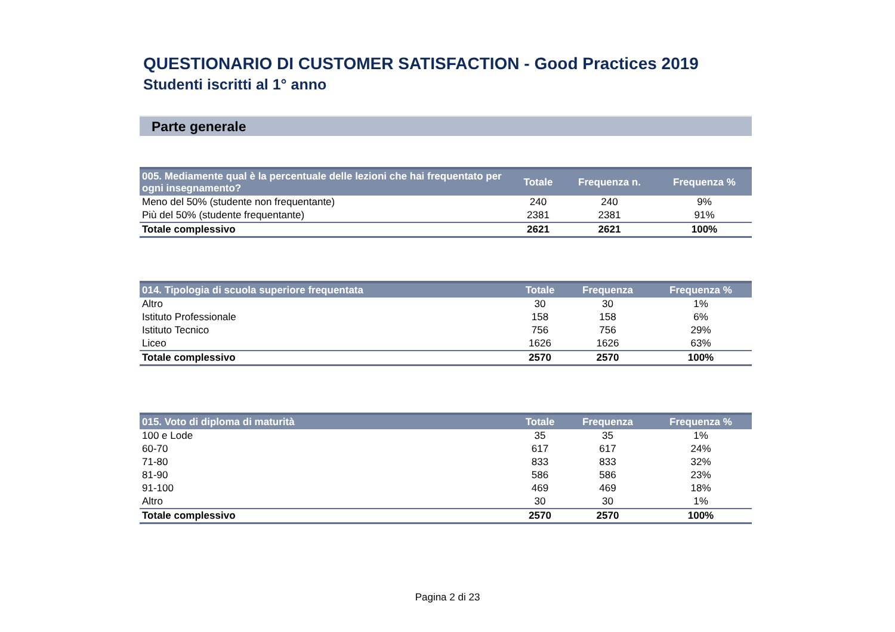QUESTIONARIO DI CUSTOMER SATISFACTION - Good Practices 2019
Studenti iscritti al 1° anno
Parte generale
| 005. Mediamente qual è la percentuale delle lezioni che hai frequentato per ogni insegnamento? | Totale | Frequenza n. | Frequenza % |
| --- | --- | --- | --- |
| Meno del 50% (studente non frequentante) | 240 | 240 | 9% |
| Più del 50% (studente frequentante) | 2381 | 2381 | 91% |
| Totale complessivo | 2621 | 2621 | 100% |
| 014. Tipologia di scuola superiore frequentata | Totale | Frequenza | Frequenza % |
| --- | --- | --- | --- |
| Altro | 30 | 30 | 1% |
| Istituto Professionale | 158 | 158 | 6% |
| Istituto Tecnico | 756 | 756 | 29% |
| Liceo | 1626 | 1626 | 63% |
| Totale complessivo | 2570 | 2570 | 100% |
| 015. Voto di diploma di maturità | Totale | Frequenza | Frequenza % |
| --- | --- | --- | --- |
| 100 e Lode | 35 | 35 | 1% |
| 60-70 | 617 | 617 | 24% |
| 71-80 | 833 | 833 | 32% |
| 81-90 | 586 | 586 | 23% |
| 91-100 | 469 | 469 | 18% |
| Altro | 30 | 30 | 1% |
| Totale complessivo | 2570 | 2570 | 100% |
Pagina 2 di 23